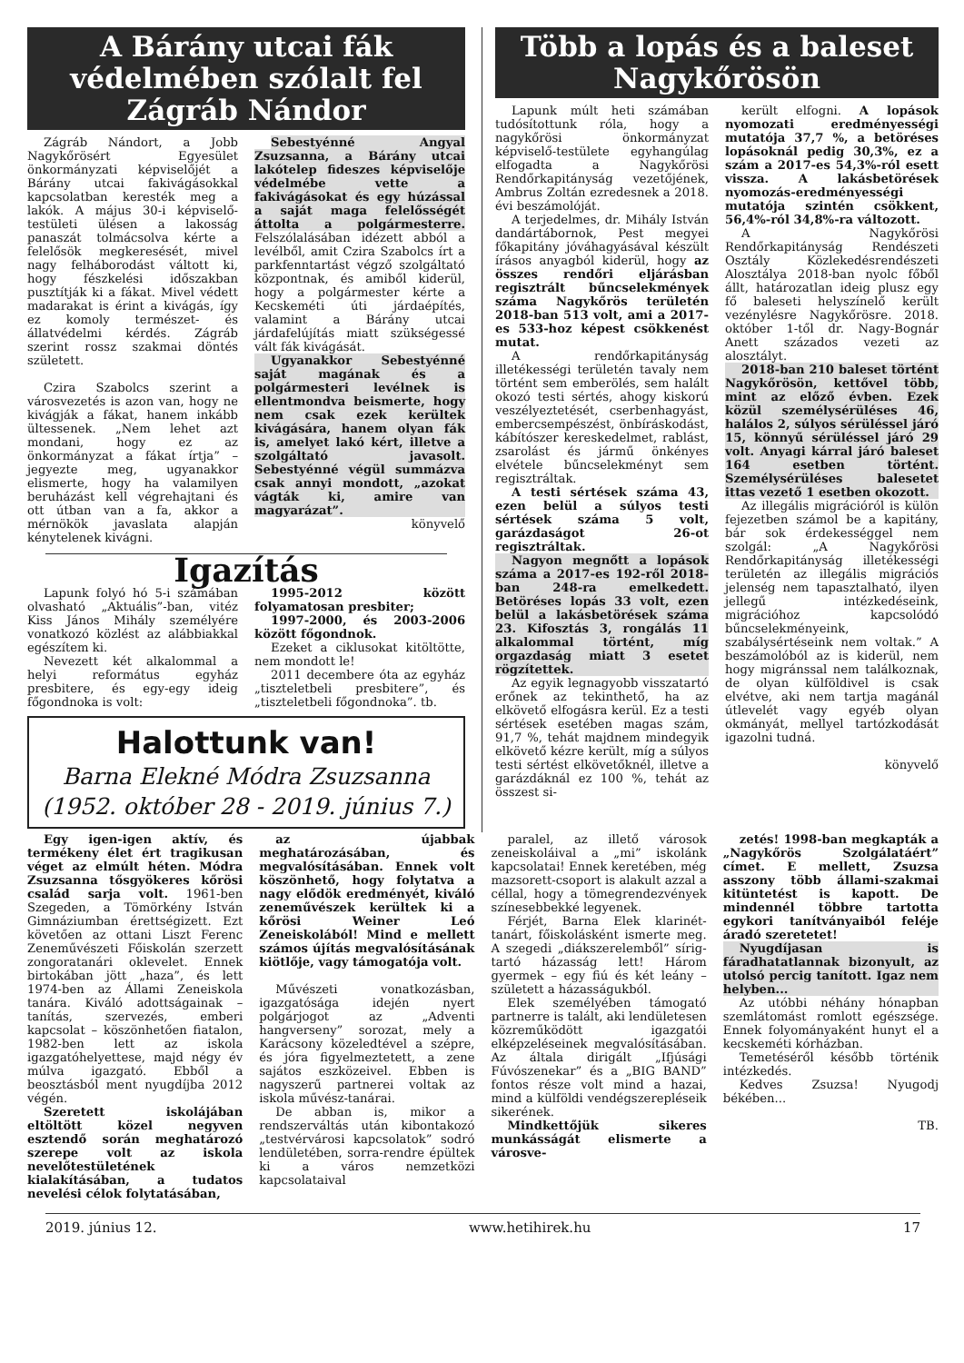A Bárány utcai fák védelmében szólalt fel Zágráb Nándor
Zágráb Nándort, a Jobb Nagykőrösért Egyesület önkormányzati képviselőjét a Bárány utcai fakivágásokkal kapcsolatban keresték meg a lakók. A május 30-i képviselő-testületi ülésen a lakosság panaszát tolmácsolva kérte a felelősök megkeresését, mivel nagy felháborodást váltott ki, hogy fészkelési időszakban pusztítják ki a fákat. Mivel védett madarakat is érint a kivágás, így ez komoly természet- és állatvédelmi kérdés. Zágráb szerint rossz szakmai döntés született.
Czira Szabolcs szerint a városvezetés is azon van, hogy ne kivágják a fákat, hanem inkább ültessenek. „Nem lehet azt mondani, hogy ez az önkormányzat a fákat írtja” – jegyezte meg, ugyanakkor elismerte, hogy ha valamilyen beruházást kell végrehajtani és ott útban van a fa, akkor a mérnökök javaslata alapján kénytelenek kivágni.
Sebestyénné Angyal Zsuzsanna, a Bárány utcai lakótelep fideszes képviselője védelmébe vette a fakivágásokat és egy húzással a saját maga felelősségét áttolta a polgármesterre. Felszólalásában idézett abból a levélből, amit Czira Szabolcs írt a parkfenntartást végző szolgáltató központnak, és amiből kiderül, hogy a polgármester kérte a Kecskeméti úti járdaépítés, valamint a Bárány utcai járdafelújítás miatt szükségessé vált fák kivágását.
Ugyanakkor Sebestyénné saját magának és a polgármesteri levélnek is ellentmondva beismerte, hogy nem csak ezek kerültek kivágására, hanem olyan fák is, amelyet lakó kért, illetve a szolgáltató javasolt. Sebestyénné végül summázva csak annyi mondott, „azokat vágták ki, amire van magyarázat”.
könyvelő
Igazítás
Lapunk folyó hó 5-i számában olvasható „Aktuális”-ban, vitéz Kiss János Mihály személyére vonatkozó közlést az alábbiakkal egészítem ki.
Nevezett két alkalommal a helyi református egyház presbitere, és egy-egy ideig főgondnoka is volt:
1995-2012 között folyamatosan presbiter;
1997-2000, és 2003-2006 között főgondnok.
Ezeket a ciklusokat kitöltötte, nem mondott le!
2011 decembere óta az egyház „tiszteletbeli presbitere”, és „tiszteletbeli főgondnoka”. tb.
Halottunk van!
Barna Elekné Módra Zsuzsanna
(1952. október 28 - 2019. június 7.)
Több a lopás és a baleset Nagykőrösön
Lapunk múlt heti számában tudósítottunk róla, hogy a nagykőrösi önkormányzat képviselő-testülete egyhangúlag elfogadta a Nagykőrösi Rendőrkapitányság vezetőjének, Ambrus Zoltán ezredesnek a 2018. évi beszámolóját.
A terjedelmes, dr. Mihály István dandártábornok, Pest megyei főkapitány jóváhagyásával készült írásos anyagból kiderül, hogy az összes rendőri eljárásban regisztrált bűncselekmények száma Nagykőrös területén 2018-ban 513 volt, ami a 2017-es 533-hoz képest csökkenést mutat.
A rendőrkapitányság illetékességi területén tavaly nem történt sem emberölés, sem halált okozó testi sértés, ahogy kiskorú veszélyeztetését, cserbenhagyást, embercsempészést, önbíráskodást, kábítószer kereskedelmet, rablást, zsarolást és jármű önkényes elvétele bűncselekményt sem regisztráltak.
A testi sértések száma 43, ezen belül a súlyos testi sértések száma 5 volt, garázdaságot 26-ot regisztráltak.
Nagyon megnőtt a lopások száma a 2017-es 192-ről 2018-ban 248-ra emelkedett. Betöréses lopás 33 volt, ezen belül a lakásbetörések száma 23. Kifosztás 3, rongálás 11 alkalommal történt, míg orgazdaság miatt 3 esetet rögzítettek.
Az egyik legnagyobb visszatartó erőnek az tekinthető, ha az elkövető elfogásra kerül. Ez a testi sértések esetében magas szám, 91,7 %, tehát majdnem mindegyik elkövető kézre került, míg a súlyos testi sértést elkövetőknél, illetve a garázdáknál ez 100 %, tehát az összest si-
került elfogni. A lopások nyomozati eredményességi mutatója 37,7 %, a betöréses lopásoknál pedig 30,3%, ez a szám a 2017-es 54,3%-ról esett vissza. A lakásbetörések nyomozás-eredményességi mutatója szintén csökkent, 56,4%-ról 34,8%-ra változott.
A Nagykőrösi Rendőrkapitányság Rendészeti Osztály Közlekedésrendészeti Alosztálya 2018-ban nyolc főből állt, határozatlan ideig plusz egy fő baleseti helyszínelő került vezénylésre Nagykőrösre. 2018. október 1-től dr. Nagy-Bognár Anett százados vezeti az alosztályt.
2018-ban 210 baleset történt Nagykőrösön, kettővel több, mint az előző évben. Ezek közül személysérüléses 46, halálos 2, súlyos sérüléssel járó 15, könnyű sérüléssel járó 29 volt. Anyagi kárral járó baleset 164 esetben történt. Személysérüléses balesetet ittas vezető 1 esetben okozott.
Az illegális migrációról is külön fejezetben számol be a kapitány, bár sok érdekességgel nem szolgál: „A Nagykőrösi Rendőrkapitányság illetékességi területén az illegális migrációs jelenség nem tapasztalható, ilyen jellegű intézkedéseink, migrációhoz kapcsolódó bűncselekményeink, szabálysértéseink nem voltak.” A beszámolóból az is kiderül, nem hogy migránssal nem találkoznak, de olyan külföldivel is csak elvétve, aki nem tartja magánál útlevelét vagy egyéb olyan okmányát, mellyel tartózkodását igazolni tudná.
könyvelő
Egy igen-igen aktív, és termékeny élet ért tragikusan véget az elmúlt héten. Módra Zsuzsanna tősgyökeres kőrösi család sarja volt. 1961-ben Szegeden, a Tömörkény István Gimnáziumban érettségizett. Ezt követően az ottani Liszt Ferenc Zeneművészeti Főiskolán szerzett zongoratanári oklevelet. Ennek birtokában jött „haza”, és lett 1974-ben az Állami Zeneiskola tanára. Kiváló adottságainak – tanítás, szervezés, emberi kapcsolat – köszönhetően fiatalon, 1982-ben lett az iskola igazgatóhelyettese, majd négy év múlva igazgató. Ebből a beosztásból ment nyugdíjba 2012 végén.
Szeretett iskolájában eltöltött közel negyven esztendő során meghatározó szerepe volt az iskola nevelőtestületének kialakításában, a tudatos nevelési célok folytatásában,
az újabbak meghatározásában, és megvalósításában. Ennek volt köszönhető, hogy folytatva a nagy elődök eredményét, kiváló zeneművészek kerültek ki a kőrösi Weiner Leó Zeneiskolából! Mind e mellett számos újítás megvalósításának kiötlője, vagy támogatója volt.
Művészeti vonatkozásban, igazgatósága idején nyert polgárjogot az „Adventi hangverseny” sorozat, mely a Karácsony közeledtével a szépre, és jóra figyelmeztetett, a zene sajátos eszközeivel. Ebben is nagyszerű partnerei voltak az iskola művész-tanárai.
De abban is, mikor a rendszerváltás után kibontakozó „testvérvárosi kapcsolatok” sodró lendületében, sorra-rendre épültek ki a város nemzetközi kapcsolataival
paralel, az illető városok zeneiskoláival a „mi” iskolánk kapcsolatai! Ennek keretében, még mazsorett-csoport is alakult azzal a céllal, hogy a tömegrendezvények színesebbekké legyenek.
Férjét, Barna Elek klarinét-tanárt, főiskolásként ismerte meg. A szegedi „diákszerelemből” sírig-tartó házasság lett! Három gyermek – egy fiú és két leány – született a házasságukból.
Elek személyében támogató partnerre is talált, aki lendületesen közreműködött igazgatói elképzeléseinek megvalósításában. Az általa dirigált „Ifjúsági Fúvószenekar” és a „BIG BAND” fontos része volt mind a hazai, mind a külföldi vendégszerepléseik sikerének.
Mindkettőjük sikeres munkásságát elismerte a városve-
zetés! 1998-ban megkapták a „Nagykőrös Szolgálatáért” címet. E mellett, Zsuzsa asszony több állami-szakmai kitüntetést is kapott. De mindennél többre tartotta egykori tanítványaiból feléje áradó szeretetet!
Nyugdíjasan is fáradhatatlannak bizonyult, az utolsó percig tanított. Igaz nem helyben...
Az utóbbi néhány hónapban szemlátomást romlott egészsége. Ennek folyományaként hunyt el a kecskeméti kórházban.
Temetéséről később történik intézkedés.
Kedves Zsuzsa! Nyugodj békében...
TB.
2019. június 12. www.hetihirek.hu 17